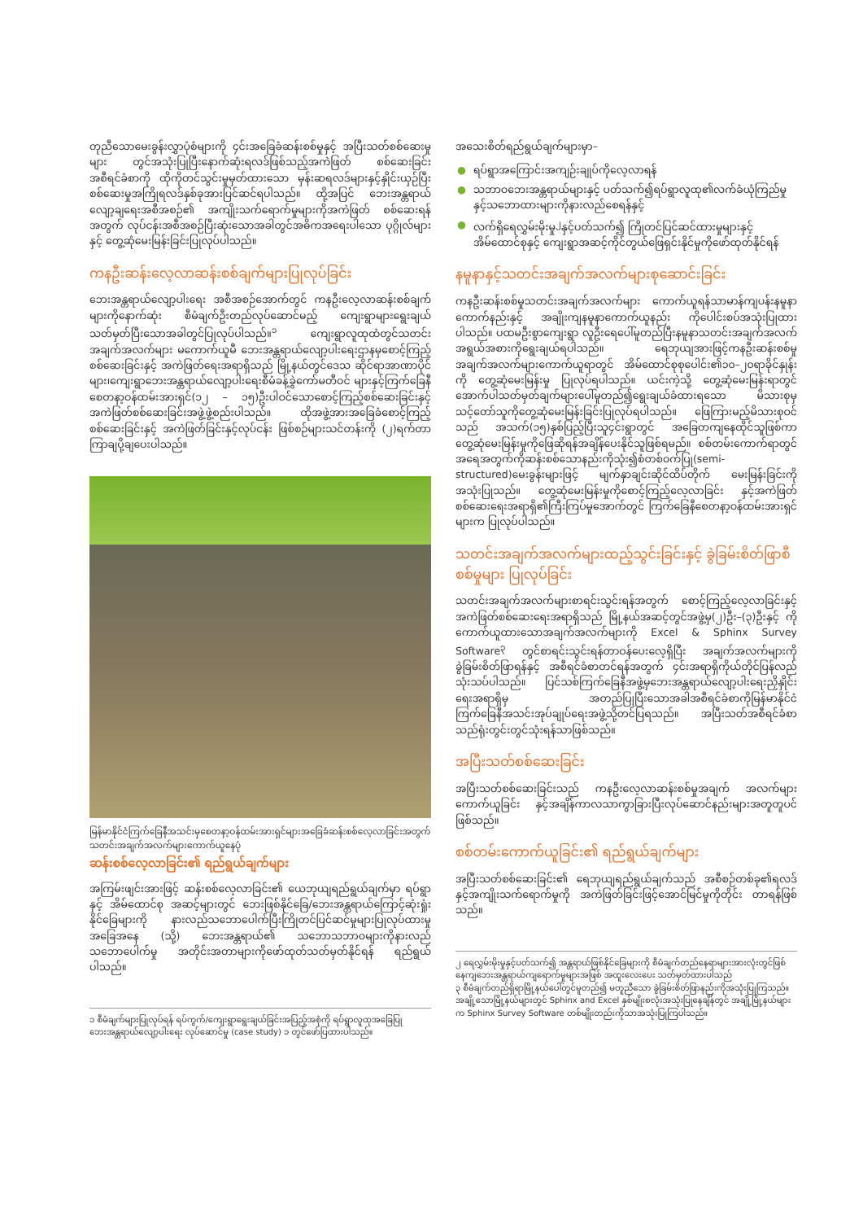တုညီသောမေးခွန်းလွှာပုံစံများကို ၄င်းအခြေခံဆန်းစစ်မှုနှင့် အပြီးသတ်စစ်ဆေးမှုများ တွင်အသုံးပြုပြီးနောက်ဆုံးရလဒ်ဖြစ်သည့်အကဲဖြတ် စစ်ဆေးခြင်း အစီရင်ခံစာကို ထိုကိုတင်သွင်းမှုမှတ်ထားသော မှန်းဆရလဒ်များနှင့်နှိုင်းယှဉ်ပြီး စစ်ဆေးမှုအကြိုရလဒ်နှစ်ခုအားပြင်ဆင်ရပါသည်။ ထို့အပြင် ဘေးအန္တရာယ်လျော့ချရေးအစီအစဉ်၏ အကျိုးသက်ရောက်မှုများကိုအကဲဖြတ် စစ်ဆေးရန်အတွက် လုပ်ငန်းအစီအစဉ်ပြီးဆုံးသောအခါတွင်အဓိကအရေးပါသော ပုဂ္ဂိုလ်များနှင့် တွေ့ဆုံမေးမြန်းခြင်းပြုလုပ်ပါသည်။
ကနဦးဆန်းလေ့လာဆန်းစစ်ချက်များပြုလုပ်ခြင်း
ဘေးအန္တရာယ်လျော့ပါးရေး အစီအစဉ်အောက်တွင် ကနဦးလေ့လာဆန်းစစ်ချက်များကိုနောက်ဆုံး စီမံချက်ဦးတည်လုပ်ဆောင်မည့် ကျေးရွာများရွေးချယ်သတ်မှတ်ပြီးသောအခါတွင်ပြုလုပ်ပါသည်။<sup>၁</sup> ကျေးရွာလူထုထံတွင်သတင်းအချက်အလက်များ မကောက်ယူမီ ဘေးအန္တရာယ်လျော့ပါးရေးဌာနမှစောင့်ကြည့်စစ်ဆေးခြင်းနှင့် အကဲဖြတ်ရေးအရာရှိသည် မြို့နယ်တွင်ဒေသ ဆိုင်ရာအာဏာပိုင်များ၊ကျေးရွာဘေးအန္တရာယ်လျော့ပါးရေးစီမံခန့်ခွဲကော်မတီဝင် များနှင့်ကြက်ခြေနီစေတနာ့ဝန်ထမ်းအားရှင်(၁၂ – ၁၅)ဦးပါဝင်သောစောင့်ကြည့်စစ်ဆေးခြင်းနှင့် အကဲဖြတ်စစ်ဆေးခြင်းအဖွဲ့ဖွဲ့စည်းပါသည်။ ထိုအဖွဲ့အားအခြေခံစောင့်ကြည့်စစ်ဆေးခြင်းနှင့် အကဲဖြတ်ခြင်းနှင့်လုပ်ငန်း ဖြစ်စဉ်များသင်တန်းကို (၂)ရက်တာကြာချပို့ချပေးပါသည်။
မြန်မာနိုင်ငံကြက်ခြေနီအသင်းမှစေတနာ့ဝန်ထမ်းအားရှင်များအခြေခံဆန်းစစ်လေ့လာခြင်းအတွက် သတင်းအချက်အလက်များကောက်ယူနေပုံ
ဆန်းစစ်လေ့လာခြင်း၏ ရည်ရွယ်ချက်များ
အကြမ်းဖျင်းအားဖြင့် ဆန်းစစ်လေ့လာခြင်း၏ ယေဘုယျရည်ရွယ်ချက်မှာ ရပ်ရွာနှင့် အိမ်ထောင်စု အဆင့်များတွင် ဘေးဖြစ်နိုင်ခြေ/ဘေးအန္တရာယ်ကြောင့်ဆုံးရှုံးနိုင်ခြေများကို နားလည်သဘောပေါက်ပြီးကြိုတင်ပြင်ဆင်မှုများပြုလုပ်ထားမှုအခြေအနေ (သို့) ဘေးအန္တရာယ်၏ သဘောသဘာဝများကိုနားလည်သဘောပေါက်မှု အတိုင်းအတာများကိုဖော်ထုတ်သတ်မှတ်နိုင်ရန် ရည်ရွယ်ပါသည်။
၁ စီမံချက်များပြုလုပ်ရန် ရပ်ကွက်/ကျေးရွာရွေးချယ်ခြင်းအပြည့်အစုံကို ရပ်ရွာလူထုအခြေပြု ဘေးအန္တရာယ်လျော့ပါးရေး လုပ်ဆောင်မှု (case study) ၁ တွင်ဖော်ပြထားပါသည်။
အသေးစိတ်ရည်ရွယ်ချက်များမှာ–
● ရပ်ရွာအကြောင်းအကျဉ်းချုပ်ကိုလေ့လာရန်
● သဘာဝဘေးအန္တရာယ်များနှင့် ပတ်သက်၍ရပ်ရွာလူထု၏လက်ခံယုံကြည်မှုနှင့်သဘောထားများကိုနားလည်စေရန်နှင့်
● လက်ရှိရေလွှမ်းမိုးမှု<sup>၂</sup>နှင့်ပတ်သက်၍ ကြိုတင်ပြင်ဆင်ထားမှုများနှင့်အိမ်ထောင်စုနှင့် ကျေးရွာအဆင့်ကိုင်တွယ်ဖြေရှင်းနိုင်မှုကိုဖော်ထုတ်နိုင်ရန်
နမူနာနှင့်သတင်းအချက်အလက်များစုဆောင်းခြင်း
ကနဦးဆန်းစစ်မှုသတင်းအချက်အလက်များ ကောက်ယူရန်သာမာန်ကျပန်းနမူနာကောက်နည်းနှင့် အချိုးကျနမူနာကောက်ယူနည်း ကိုပေါင်းစပ်အသုံးပြုထားပါသည်။ ပထမဦးစွာကျေးရွာ လူဦးရေပေါ်မူတည်ပြီးနမူနာသတင်းအချက်အလက် အရွယ်အစားကိုရွေးချယ်ရပါသည်။ ရေဘုယျအားဖြင့်ကနဦးဆန်းစစ်မှု အချက်အလက်များကောက်ယူရာတွင် အိမ်ထောင်စုစုပေါင်း၏၁၀–၂၀ရာခိုင်နှုန်းကို တွေ့ဆုံမေးမြန်းမှု ပြုလုပ်ရပါသည်။ ယင်းကဲ့သို့ တွေ့ဆုံမေးမြန်းရာတွင် အောက်ပါသတ်မှတ်ချက်များပေါ်မူတည်၍ရွေးချယ်ခံထားရသော မိသားစုမှသင့်တော်သူကိုတွေ့ဆုံမေးမြန်းခြင်းပြုလုပ်ရပါသည်။ ဖြေကြားမည့်မိသားစုဝင်သည် အသက်(၁၅)နှစ်ပြည့်ပြီးသူ၄င်းရွာတွင် အခြေတကျနေထိုင်သူဖြစ်ကာ တွေ့ဆုံမေးမြန်းမှုကိုဖြေဆိုရန်အချိန်ပေးနိုင်သူဖြစ်ရမည်။ စစ်တမ်းကောက်ရာတွင်အရေအတွက်ကိုဆန်းစစ်သောနည်းကိုသုံး၍စံတစ်ဝက်ပြု(semi-structured)မေးခွန်းများဖြင့် မျက်နှာချင်းဆိုင်ထိပ်တိုက် မေးမြန်းခြင်းကိုအသုံးပြုသည်။ တွေ့ဆုံမေးမြန်းမှုကိုစောင့်ကြည့်လေ့လာခြင်း နှင့်အကဲဖြတ်စစ်ဆေးရေးအရာရှိ၏ကြီးကြပ်မှုအောက်တွင် ကြက်ခြေနီစေတနာ့ဝန်ထမ်းအားရှင်များက ပြုလုပ်ပါသည်။
သတင်းအချက်အလက်များထည့်သွင်းခြင်းနှင့် ခွဲခြမ်းစိတ်ဖြာစီစစ်မှုများ ပြုလုပ်ခြင်း
သတင်းအချက်အလက်များစာရင်းသွင်းရန်အတွက် စောင့်ကြည့်လေ့လာခြင်းနှင့်အကဲဖြတ်စစ်ဆေးရေးအရာရှိသည် မြို့နယ်အဆင့်တွင်အဖွဲ့မှ(၂)ဦး–(၃)ဦးနှင့် ကိုကောက်ယူထားသောအချက်အလက်များကို Excel & Sphinx Survey Software<sup>၃</sup> တွင်စာရင်းသွင်းရန်တာဝန်ပေးလေ့ရှိပြီး အချက်အလက်များကိုခွဲခြမ်းစိတ်ဖြာရန်နှင့် အစီရင်ခံစာတင်ရန်အတွက် ၄င်းအရာရှိကိုယ်တိုင်ပြန်လည် သုံးသပ်ပါသည်။ ပြင်သစ်ကြက်ခြေနီအဖွဲ့မှဘေးအန္တရာယ်လျော့ပါးရေးညှိနှိုင်းရေးအရာရှိမှ အတည်ပြုပြီးသောအခါအစီရင်ခံစာကိုမြန်မာနိုင်ငံကြက်ခြေနီအသင်းအုပ်ချုပ်ရေးအဖွဲ့သို့တင်ပြရသည်။ အပြီးသတ်အစီရင်ခံစာသည်ရုံးတွင်းတွင်သုံးရန်သာဖြစ်သည်။
အပြီးသတ်စစ်ဆေးခြင်း
အပြီးသတ်စစ်ဆေးခြင်းသည် ကနဦးလေ့လာဆန်းစစ်မှုအချက် အလက်များကောက်ယူခြင်း နှင့်အချိန်ကာလသာကွာခြားပြီးလုပ်ဆောင်နည်းများအတူတူပင်ဖြစ်သည်။
စစ်တမ်းကောက်ယူခြင်း၏ ရည်ရွယ်ချက်များ
အပြီးသတ်စစ်ဆေးခြင်း၏ ရေဘုယျရည်ရွယ်ချက်သည် အစီစဉ်တစ်ခု၏ရလဒ်နှင့်အကျိုးသက်ရောက်မှုကို အကဲဖြတ်ခြင်းဖြင့်အောင်မြင်မှုကိုတိုင်း တာရန်ဖြစ်သည်။
၂ ရေလွှမ်းမိုးမှုနှင့်ပတ်သက်၍ အန္တရာယ်ဖြစ်နိုင်ခြေများကို စီမံချက်တည်နေရာများအားလုံးတွင်ဖြစ်နေကျဘေးအန္တရာယ်ကျရောက်မှုများအဖြစ် အထူးလေးပေး သတ်မှတ်ထားပါသည်
၃ စီမံချက်တည်ရှိရာမြို့နယ်ပေါ်တွင်မူတည်၍ မတူညီသော ခွဲခြမ်းစိတ်ဖြာနည်းကိုအသုံးပြုကြသည်။ အချို့သောမြို့နယ်များတွင် Sphinx and Excel နှစ်မျိုးစလုံးအသုံးပြုနေချိန်တွင် အချို့မြို့နယ်များက Sphinx Survey Software တစ်မျိုးတည်းကိုသာအသုံးပြုကြပါသည်။